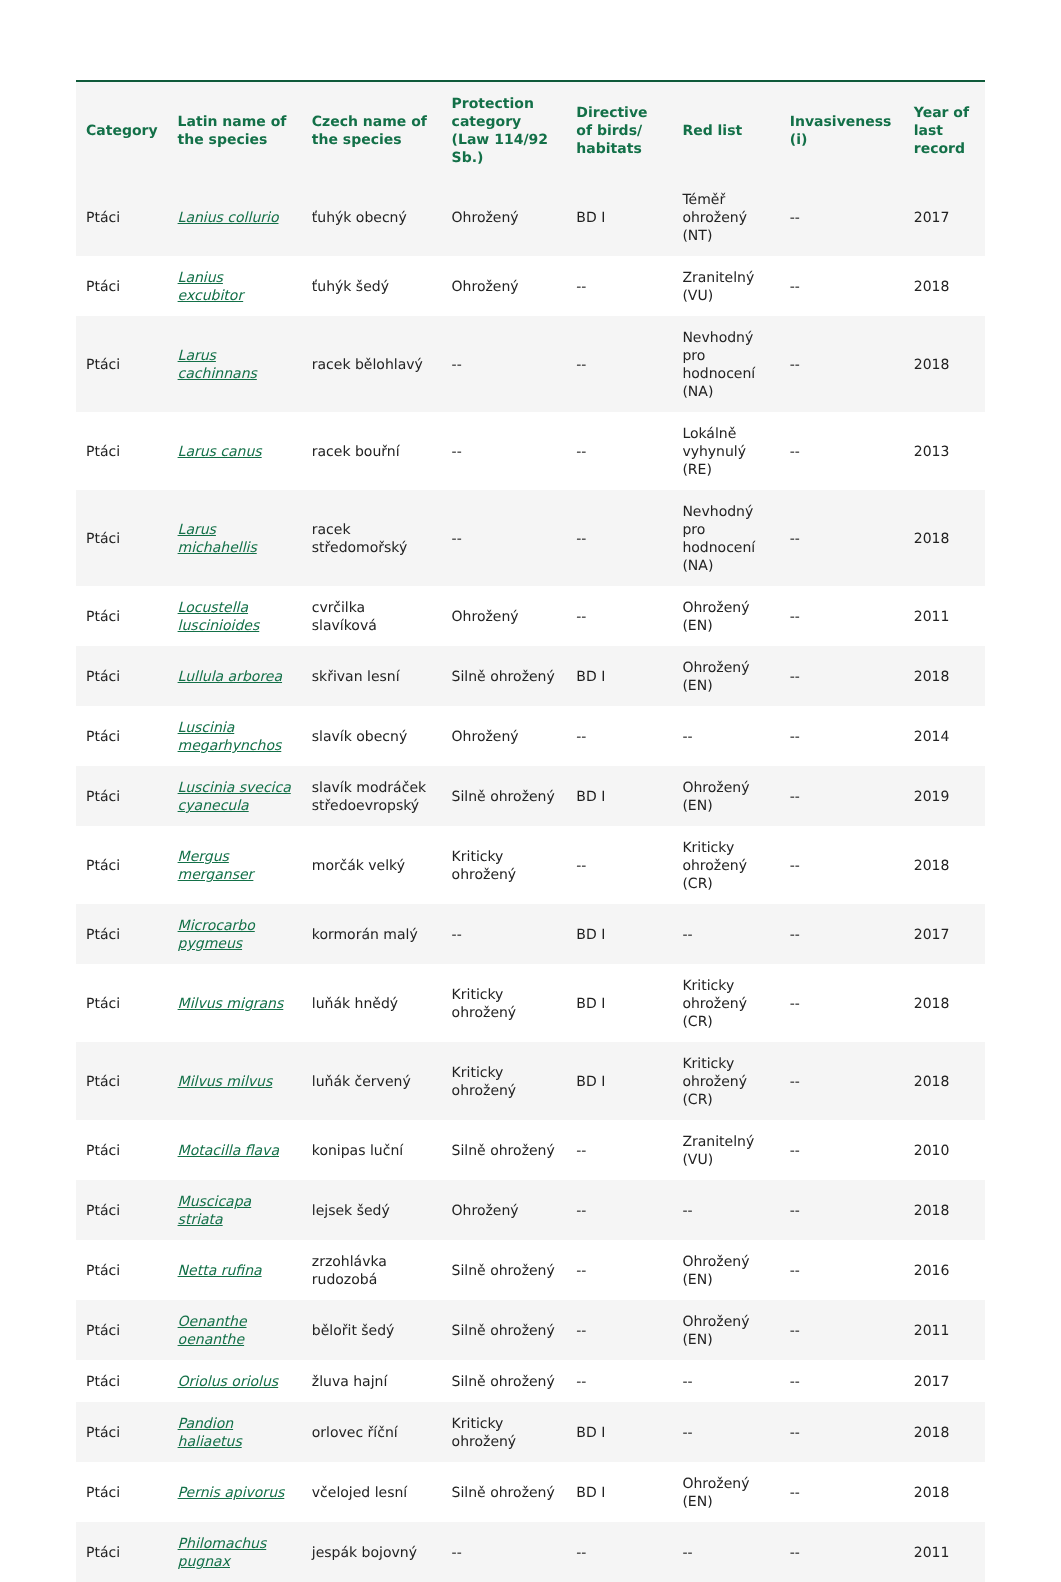| Category | Latin name of the species | Czech name of the species | Protection category (Law 114/92 Sb.) | Directive of birds/ habitats | Red list | Invasiveness (i) | Year of last record |
| --- | --- | --- | --- | --- | --- | --- | --- |
| Ptáci | Lanius collurio | ťuhýk obecný | Ohrožený | BD I | Téměř ohrožený (NT) | -- | 2017 |
| Ptáci | Lanius excubitor | ťuhýk šedý | Ohrožený | -- | Zranitelný (VU) | -- | 2018 |
| Ptáci | Larus cachinnans | racek bělohlavý | -- | -- | Nevhodný pro hodnocení (NA) | -- | 2018 |
| Ptáci | Larus canus | racek bouřní | -- | -- | Lokálně vyhynulý (RE) | -- | 2013 |
| Ptáci | Larus michahellis | racek středomořský | -- | -- | Nevhodný pro hodnocení (NA) | -- | 2018 |
| Ptáci | Locustella luscinioides | cvrčilka slavíková | Ohrožený | -- | Ohrožený (EN) | -- | 2011 |
| Ptáci | Lullula arborea | skřivan lesní | Silně ohrožený | BD I | Ohrožený (EN) | -- | 2018 |
| Ptáci | Luscinia megarhynchos | slavík obecný | Ohrožený | -- | -- | -- | 2014 |
| Ptáci | Luscinia svecica cyanecula | slavík modráček středoevropský | Silně ohrožený | BD I | Ohrožený (EN) | -- | 2019 |
| Ptáci | Mergus merganser | morčák velký | Kriticky ohrožený | -- | Kriticky ohrožený (CR) | -- | 2018 |
| Ptáci | Microcarbo pygmeus | kormorán malý | -- | BD I | -- | -- | 2017 |
| Ptáci | Milvus migrans | luňák hnědý | Kriticky ohrožený | BD I | Kriticky ohrožený (CR) | -- | 2018 |
| Ptáci | Milvus milvus | luňák červený | Kriticky ohrožený | BD I | Kriticky ohrožený (CR) | -- | 2018 |
| Ptáci | Motacilla flava | konipas luční | Silně ohrožený | -- | Zranitelný (VU) | -- | 2010 |
| Ptáci | Muscicapa striata | lejsek šedý | Ohrožený | -- | -- | -- | 2018 |
| Ptáci | Netta rufina | zrzohlávka rudozobá | Silně ohrožený | -- | Ohrožený (EN) | -- | 2016 |
| Ptáci | Oenanthe oenanthe | bělořit šedý | Silně ohrožený | -- | Ohrožený (EN) | -- | 2011 |
| Ptáci | Oriolus oriolus | žluva hajní | Silně ohrožený | -- | -- | -- | 2017 |
| Ptáci | Pandion haliaetus | orlovec říční | Kriticky ohrožený | BD I | -- | -- | 2018 |
| Ptáci | Pernis apivorus | včelojed lesní | Silně ohrožený | BD I | Ohrožený (EN) | -- | 2018 |
| Ptáci | Philomachus pugnax | jespák bojovný | -- | -- | -- | -- | 2011 |